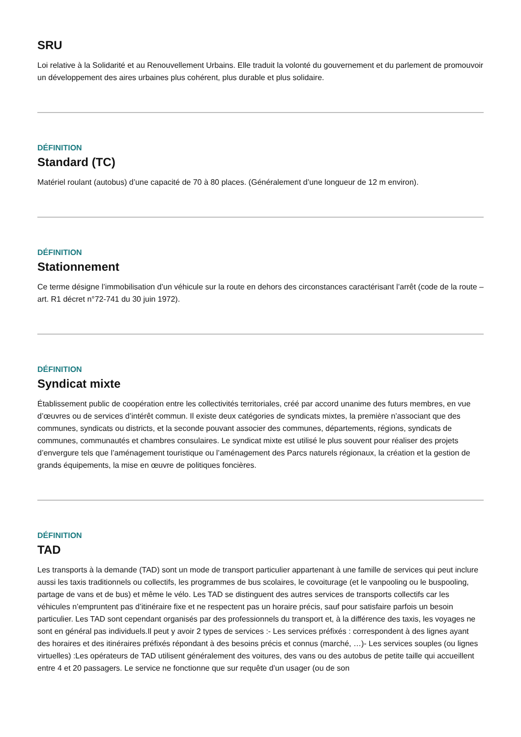SRU
Loi relative à la Solidarité et au Renouvellement Urbains. Elle traduit la volonté du gouvernement et du parlement de promouvoir un développement des aires urbaines plus cohérent, plus durable et plus solidaire.
DÉFINITION
Standard (TC)
Matériel roulant (autobus) d’une capacité de 70 à 80 places. (Généralement d’une longueur de 12 m environ).
DÉFINITION
Stationnement
Ce terme désigne l’immobilisation d’un véhicule sur la route en dehors des circonstances caractérisant l’arrêt (code de la route – art. R1 décret n°72-741 du 30 juin 1972).
DÉFINITION
Syndicat mixte
Établissement public de coopération entre les collectivités territoriales, créé par accord unanime des futurs membres, en vue d’œuvres ou de services d’intérêt commun. Il existe deux catégories de syndicats mixtes, la première n’associant que des communes, syndicats ou districts, et la seconde pouvant associer des communes, départements, régions, syndicats de communes, communautés et chambres consulaires. Le syndicat mixte est utilisé le plus souvent pour réaliser des projets d’envergure tels que l’aménagement touristique ou l’aménagement des Parcs naturels régionaux, la création et la gestion de grands équipements, la mise en œuvre de politiques foncières.
DÉFINITION
TAD
Les transports à la demande (TAD) sont un mode de transport particulier appartenant à une famille de services qui peut inclure aussi les taxis traditionnels ou collectifs, les programmes de bus scolaires, le covoiturage (et le vanpooling ou le buspooling, partage de vans et de bus) et même le vélo. Les TAD se distinguent des autres services de transports collectifs car les véhicules n’empruntent pas d’itinéraire fixe et ne respectent pas un horaire précis, sauf pour satisfaire parfois un besoin particulier. Les TAD sont cependant organisés par des professionnels du transport et, à la différence des taxis, les voyages ne sont en général pas individuels.Il peut y avoir 2 types de services :- Les services préfixés : correspondent à des lignes ayant des horaires et des itinéraires préfixés répondant à des besoins précis et connus (marché, …)- Les services souples (ou lignes virtuelles) :Les opérateurs de TAD utilisent généralement des voitures, des vans ou des autobus de petite taille qui accueillent entre 4 et 20 passagers. Le service ne fonctionne que sur requête d’un usager (ou de son